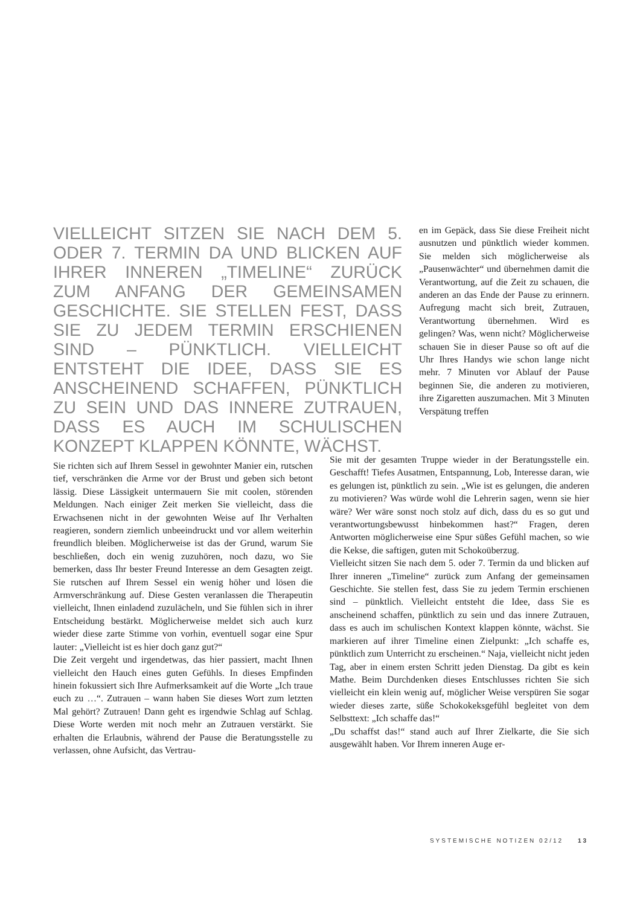VIELLEICHT SITZEN SIE NACH DEM 5. ODER 7. TERMIN DA UND BLICKEN AUF IHRER INNEREN „TIMELINE“ ZURÜCK ZUM ANFANG DER GEMEINSAMEN GESCHICHTE. SIE STELLEN FEST, DASS SIE ZU JEDEM TERMIN ERSCHIENEN SIND – PÜNKTLICH. VIELLEICHT ENTSTEHT DIE IDEE, DASS SIE ES ANSCHEINEND SCHAFFEN, PÜNKTLICH ZU SEIN UND DAS INNERE ZUTRAUEN, DASS ES AUCH IM SCHULISCHEN KONZEPT KLAPPEN KÖNNTE, WÄCHST.
en im Gepäck, dass Sie diese Freiheit nicht ausnutzen und pünktlich wieder kommen. Sie melden sich möglicherweise als „Pausenwächter“ und übernehmen damit die Verantwortung, auf die Zeit zu schauen, die anderen an das Ende der Pause zu erinnern. Aufregung macht sich breit, Zutrauen, Verantwortung übernehmen. Wird es gelingen? Was, wenn nicht? Möglicherweise schauen Sie in dieser Pause so oft auf die Uhr Ihres Handys wie schon lange nicht mehr. 7 Minuten vor Ablauf der Pause beginnen Sie, die anderen zu motivieren, ihre Zigaretten auszumachen. Mit 3 Minuten Verspätung treffen
Sie richten sich auf Ihrem Sessel in gewohnter Manier ein, rutschen tief, verschränken die Arme vor der Brust und geben sich betont lässig. Diese Lässigkeit untermauern Sie mit coolen, störenden Meldungen. Nach einiger Zeit merken Sie vielleicht, dass die Erwachsenen nicht in der gewohnten Weise auf Ihr Verhalten reagieren, sondern ziemlich unbeeindruckt und vor allem weiterhin freundlich bleiben. Möglicherweise ist das der Grund, warum Sie beschließen, doch ein wenig zuzuhören, noch dazu, wo Sie bemerken, dass Ihr bester Freund Interesse an dem Gesagten zeigt. Sie rutschen auf Ihrem Sessel ein wenig höher und lösen die Armverschränkung auf. Diese Gesten veranlassen die Therapeutin vielleicht, Ihnen einladend zuzulächeln, und Sie fühlen sich in ihrer Entscheidung bestärkt. Möglicherweise meldet sich auch kurz wieder diese zarte Stimme von vorhin, eventuell sogar eine Spur lauter: „Vielleicht ist es hier doch ganz gut?“
Die Zeit vergeht und irgendetwas, das hier passiert, macht Ihnen vielleicht den Hauch eines guten Gefühls. In dieses Empfinden hinein fokussiert sich Ihre Aufmerksamkeit auf die Worte „Ich traue euch zu …“. Zutrauen – wann haben Sie dieses Wort zum letzten Mal gehört? Zutrauen! Dann geht es irgendwie Schlag auf Schlag. Diese Worte werden mit noch mehr an Zutrauen verstärkt. Sie erhalten die Erlaubnis, während der Pause die Beratungsstelle zu verlassen, ohne Aufsicht, das Vertrau-
Sie mit der gesamten Truppe wieder in der Beratungsstelle ein. Geschafft! Tiefes Ausatmen, Entspannung, Lob, Interesse daran, wie es gelungen ist, pünktlich zu sein. „Wie ist es gelungen, die anderen zu motivieren? Was würde wohl die Lehrerin sagen, wenn sie hier wäre? Wer wäre sonst noch stolz auf dich, dass du es so gut und verantwortungsbewusst hinbekommen hast?“ Fragen, deren Antworten möglicherweise eine Spur süßes Gefühl machen, so wie die Kekse, die saftigen, guten mit Schokoüberzug.
Vielleicht sitzen Sie nach dem 5. oder 7. Termin da und blicken auf Ihrer inneren „Timeline“ zurück zum Anfang der gemeinsamen Geschichte. Sie stellen fest, dass Sie zu jedem Termin erschienen sind – pünktlich. Vielleicht entsteht die Idee, dass Sie es anscheinend schaffen, pünktlich zu sein und das innere Zutrauen, dass es auch im schulischen Kontext klappen könnte, wächst. Sie markieren auf ihrer Timeline einen Zielpunkt: „Ich schaffe es, pünktlich zum Unterricht zu erscheinen.“ Naja, vielleicht nicht jeden Tag, aber in einem ersten Schritt jeden Dienstag. Da gibt es kein Mathe. Beim Durchdenken dieses Entschlusses richten Sie sich vielleicht ein klein wenig auf, möglicher Weise verspüren Sie sogar wieder dieses zarte, süße Schokokeksgefühl begleitet von dem Selbsttext: „Ich schaffe das!“
„Du schaffst das!“ stand auch auf Ihrer Zielkarte, die Sie sich ausgewählt haben. Vor Ihrem inneren Auge er-
SYSTEMISCHE NOTIZEN 02/12 13